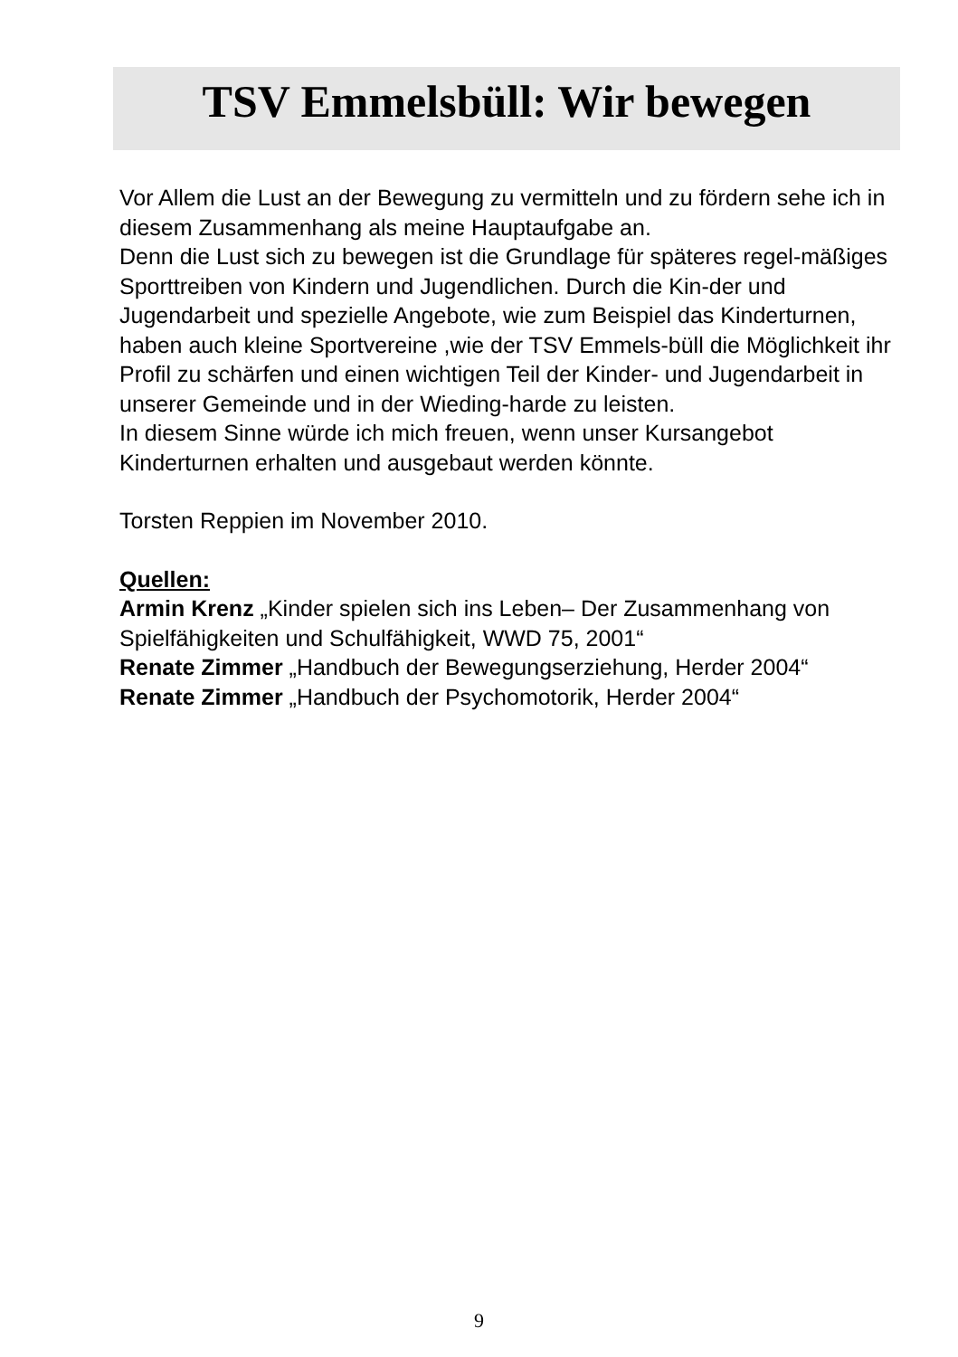TSV Emmelsbüll: Wir bewegen
Vor Allem die Lust an der Bewegung zu vermitteln und zu fördern sehe ich in diesem Zusammenhang als meine Hauptaufgabe an.
Denn die Lust sich zu bewegen ist die Grundlage für späteres regel-mäßiges Sporttreiben von Kindern und Jugendlichen. Durch die Kin-der und Jugendarbeit und spezielle Angebote, wie zum Beispiel das Kinderturnen, haben auch kleine Sportvereine ,wie der TSV Emmels-büll die Möglichkeit ihr Profil zu schärfen und einen wichtigen Teil der Kinder- und Jugendarbeit in unserer Gemeinde und in der Wieding-harde zu leisten.
In diesem Sinne würde ich mich freuen, wenn unser Kursangebot Kinderturnen erhalten und ausgebaut werden könnte.
Torsten Reppien im November 2010.
Quellen:
Armin Krenz „Kinder spielen sich ins Leben– Der Zusammenhang von Spielfähigkeiten und Schulfähigkeit, WWD 75, 2001“
Renate Zimmer „Handbuch der Bewegungserziehung, Herder 2004“
Renate Zimmer „Handbuch der Psychomotorik, Herder 2004“
9